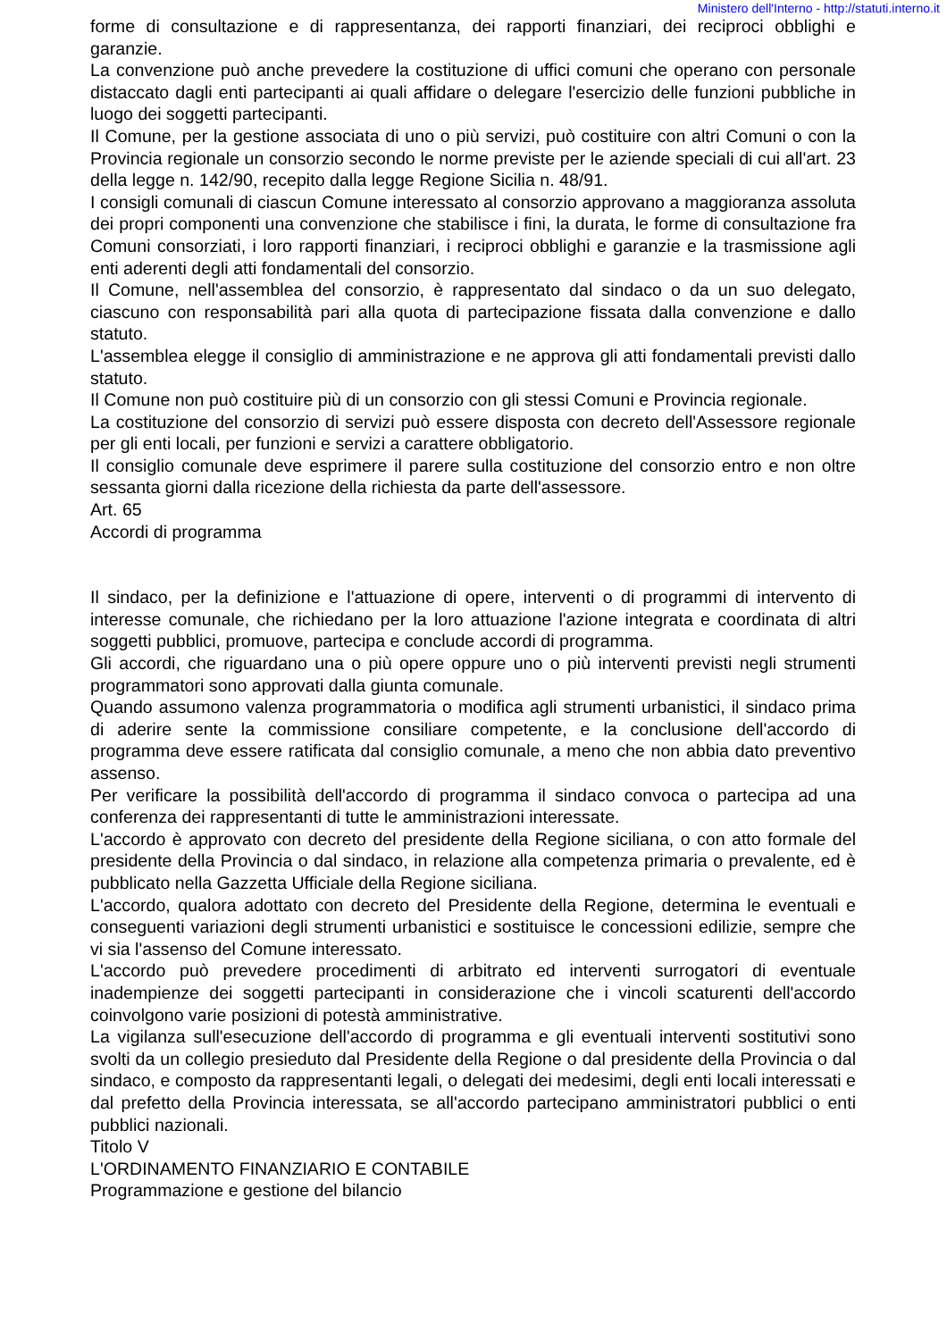Ministero dell'Interno - http://statuti.interno.it
forme di consultazione e di rappresentanza, dei rapporti finanziari, dei reciproci obblighi e garanzie.
La convenzione può anche prevedere la costituzione di uffici comuni che operano con personale distaccato dagli enti partecipanti ai quali affidare o delegare l'esercizio delle funzioni pubbliche in luogo dei soggetti partecipanti.
Il Comune, per la gestione associata di uno o più servizi, può costituire con altri Comuni o con la Provincia regionale un consorzio secondo le norme previste per le aziende speciali di cui all'art. 23 della legge n. 142/90, recepito dalla legge Regione Sicilia n. 48/91.
I consigli comunali di ciascun Comune interessato al consorzio approvano a maggioranza assoluta dei propri componenti una convenzione che stabilisce i fini, la durata, le forme di consultazione fra Comuni consorziati, i loro rapporti finanziari, i reciproci obblighi e garanzie e la trasmissione agli enti aderenti degli atti fondamentali del consorzio.
Il Comune, nell'assemblea del consorzio, è rappresentato dal sindaco o da un suo delegato, ciascuno con responsabilità pari alla quota di partecipazione fissata dalla convenzione e dallo statuto.
L'assemblea elegge il consiglio di amministrazione e ne approva gli atti fondamentali previsti dallo statuto.
Il Comune non può costituire più di un consorzio con gli stessi Comuni e Provincia regionale.
La costituzione del consorzio di servizi può essere disposta con decreto dell'Assessore regionale per gli enti locali, per funzioni e servizi a carattere obbligatorio.
Il consiglio comunale deve esprimere il parere sulla costituzione del consorzio entro e non oltre sessanta giorni dalla ricezione della richiesta da parte dell'assessore.
Art. 65
Accordi di programma
Il sindaco, per la definizione e l'attuazione di opere, interventi o di programmi di intervento di interesse comunale, che richiedano per la loro attuazione l'azione integrata e coordinata di altri soggetti pubblici, promuove, partecipa e conclude accordi di programma.
Gli accordi, che riguardano una o più opere oppure uno o più interventi previsti negli strumenti programmatori sono approvati dalla giunta comunale.
Quando assumono valenza programmatoria o modifica agli strumenti urbanistici, il sindaco prima di aderire sente la commissione consiliare competente, e la conclusione dell'accordo di programma deve essere ratificata dal consiglio comunale, a meno che non abbia dato preventivo assenso.
Per verificare la possibilità dell'accordo di programma il sindaco convoca o partecipa ad una conferenza dei rappresentanti di tutte le amministrazioni interessate.
L'accordo è approvato con decreto del presidente della Regione siciliana, o con atto formale del presidente della Provincia o dal sindaco, in relazione alla competenza primaria o prevalente, ed è pubblicato nella Gazzetta Ufficiale della Regione siciliana.
L'accordo, qualora adottato con decreto del Presidente della Regione, determina le eventuali e conseguenti variazioni degli strumenti urbanistici e sostituisce le concessioni edilizie, sempre che vi sia l'assenso del Comune interessato.
L'accordo può prevedere procedimenti di arbitrato ed interventi surrogatori di eventuale inadempienze dei soggetti partecipanti in considerazione che i vincoli scaturenti dell'accordo coinvolgono varie posizioni di potestà amministrative.
La vigilanza sull'esecuzione dell'accordo di programma e gli eventuali interventi sostitutivi sono svolti da un collegio presieduto dal Presidente della Regione o dal presidente della Provincia o dal sindaco, e composto da rappresentanti legali, o delegati dei medesimi, degli enti locali interessati e dal prefetto della Provincia interessata, se all'accordo partecipano amministratori pubblici o enti pubblici nazionali.
Titolo V
L'ORDINAMENTO FINANZIARIO E CONTABILE
Programmazione e gestione del bilancio